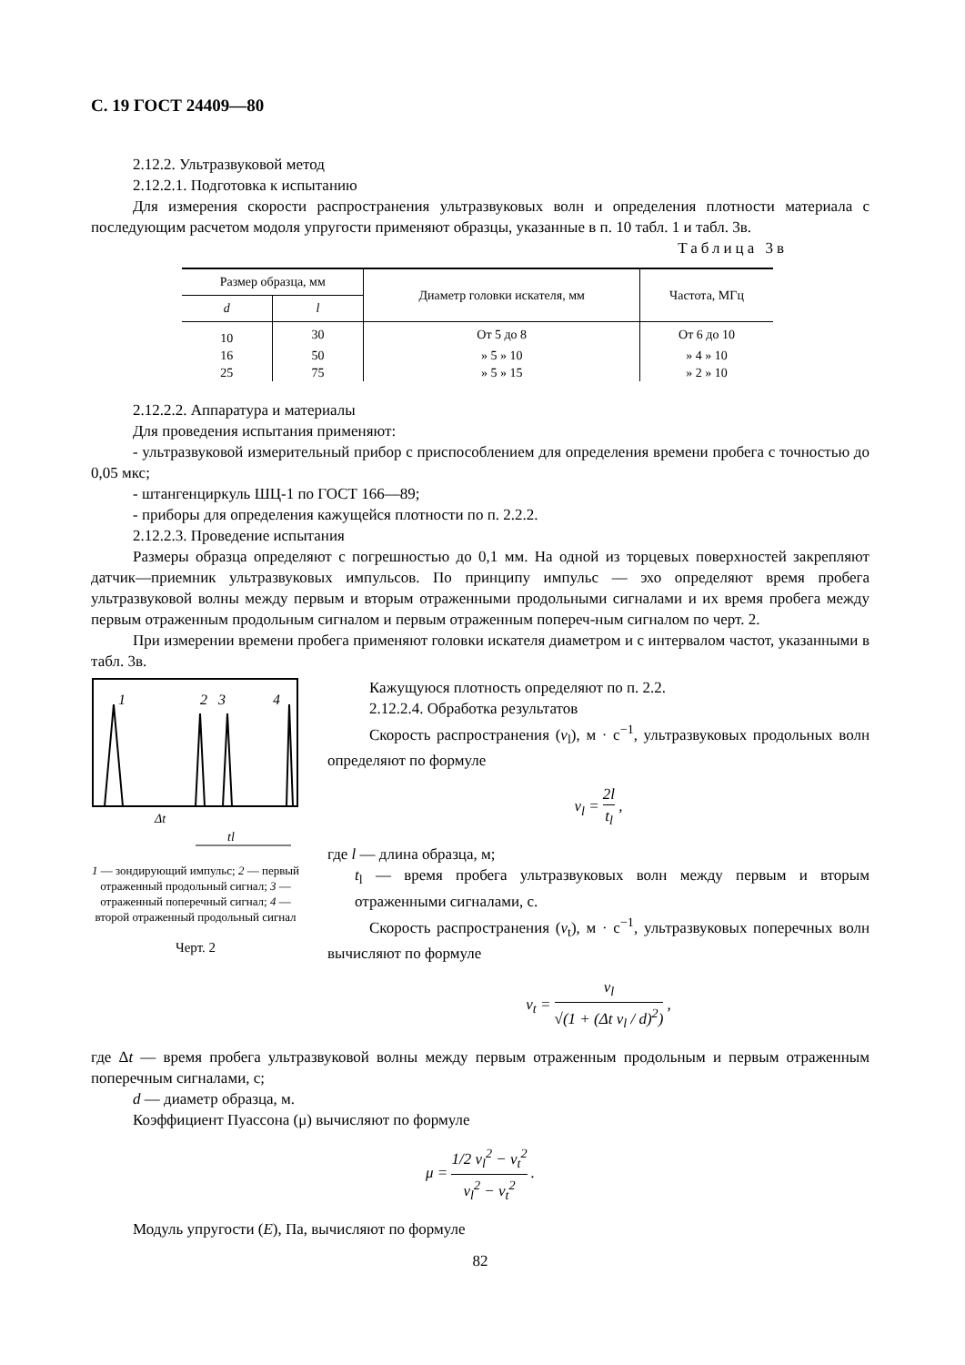С. 19 ГОСТ 24409—80
2.12.2. Ультразвуковой метод
2.12.2.1. Подготовка к испытанию
Для измерения скорости распространения ультразвуковых волн и определения плотности материала с последующим расчетом модоля упругости применяют образцы, указанные в п. 10 табл. 1 и табл. 3в.
Таблица 3в
| Размер образца, мм | | Диаметр головки искателя, мм | Частота, МГц |
| --- | --- | --- | --- |
| d | l | | |
| 10 | 30 | От 5 до 8 | От 6 до 10 |
| 16 | 50 | » 5 » 10 | » 4 » 10 |
| 25 | 75 | » 5 » 15 | » 2 » 10 |
2.12.2.2. Аппаратура и материалы
Для проведения испытания применяют:
- ультразвуковой измерительный прибор с приспособлением для определения времени пробега с точностью до 0,05 мкс;
- штангенциркуль ШЦ-1 по ГОСТ 166—89;
- приборы для определения кажущейся плотности по п. 2.2.2.
2.12.2.3. Проведение испытания
Размеры образца определяют с погрешностью до 0,1 мм. На одной из торцевых поверхностей закрепляют датчик—приемник ультразвуковых импульсов. По принципу импульс — эхо определяют время пробега ультразвуковой волны между первым и вторым отраженными продольными сигналами и их время пробега между первым отраженным продольным сигналом и первым отраженным попереч-ным сигналом по черт. 2.
При измерении времени пробега применяют головки искателя диаметром и с интервалом частот, указанными в табл. 3в.
1
2
3
4
Δt
tl
1 — зондирующий импульс; 2 — первый отраженный продольный сигнал; 3 — отраженный поперечный сигнал; 4 — второй отраженный продольный сигнал
Черт. 2
Кажущуюся плотность определяют по п. 2.2.
2.12.2.4. Обработка результатов
Скорость распространения (v<sub>l</sub>), м · с<sup>−1</sup>, ультразвуковых продольных волн определяют по формуле
v<sub>l</sub> = 2l t<sub>l</sub> ,
где l — длина образца, м;
t<sub>l</sub> — время пробега ультразвуковых волн между первым и вторым отраженными сигналами, с.
Скорость распространения (v<sub>t</sub>), м · с<sup>−1</sup>, ультразвуковых поперечных волн вычисляют по формуле
v<sub>t</sub> = v<sub>l</sub> √(1 + (Δt v<sub>l</sub> / d)<sup>2</sup>) ,
где Δt — время пробега ультразвуковой волны между первым отраженным продольным и первым отраженным поперечным сигналами, с;
d — диаметр образца, м.
Коэффициент Пуассона (μ) вычисляют по формуле
μ = 1/2 v<sub>l</sub><sup>2</sup> − v<sub>t</sub><sup>2</sup> v<sub>l</sub><sup>2</sup> − v<sub>t</sub><sup>2</sup> .
Модуль упругости (E), Па, вычисляют по формуле
82